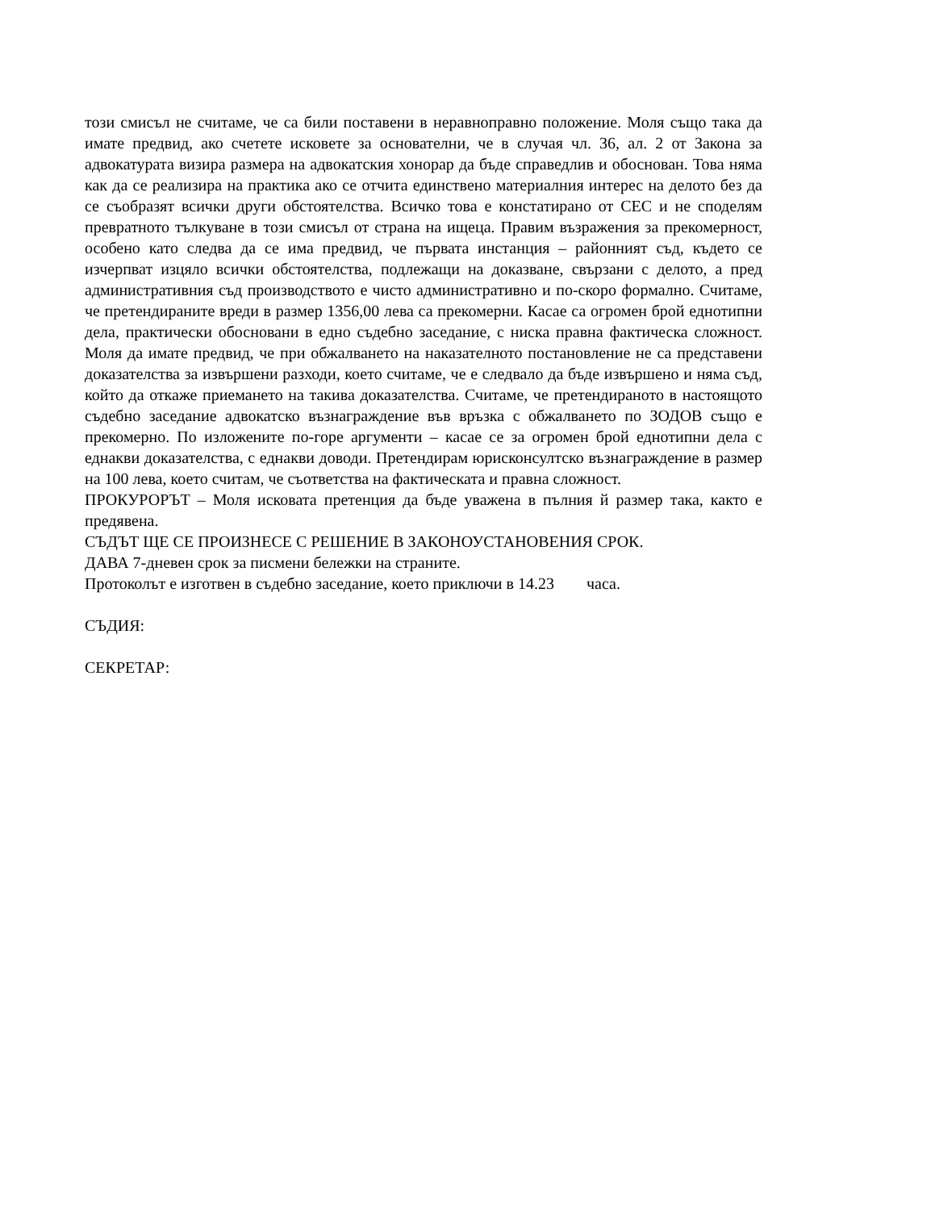този смисъл не считаме, че са били поставени в неравноправно положение. Моля също така да имате предвид, ако счетете исковете за основателни, че в случая чл. 36, ал. 2 от Закона за адвокатурата визира размера на адвокатския хонорар да бъде справедлив и обоснован. Това няма как да се реализира на практика ако се отчита единствено материалния интерес на делото без да се съобразят всички други обстоятелства. Всичко това е констатирано от СЕС и не споделям превратното тълкуване в този смисъл от страна на ищеца. Правим възражения за прекомерност, особено като следва да се има предвид, че първата инстанция – районният съд, където се изчерпват изцяло всички обстоятелства, подлежащи на доказване, свързани с делото, а пред административния съд производството е чисто административно и по-скоро формално. Считаме, че претендираните вреди в размер 1356,00 лева са прекомерни. Касае са огромен брой еднотипни дела, практически обосновани в едно съдебно заседание, с ниска правна фактическа сложност. Моля да имате предвид, че при обжалването на наказателното постановление не са представени доказателства за извършени разходи, което считаме, че е следвало да бъде извършено и няма съд, който да откаже приемането на такива доказателства. Считаме, че претендираното в настоящото съдебно заседание адвокатско възнаграждение във връзка с обжалването по ЗОДОВ също е прекомерно. По изложените по-горе аргументи – касае се за огромен брой еднотипни дела с еднакви доказателства, с еднакви доводи. Претендирам юрисконсултско възнаграждение в размер на 100 лева, което считам, че съответства на фактическата и правна сложност.
ПРОКУРОРЪТ – Моля исковата претенция да бъде уважена в пълния й размер така, както е предявена.
СЪДЪТ ЩЕ СЕ ПРОИЗНЕСЕ С РЕШЕНИЕ В ЗАКОНОУСТАНОВЕНИЯ СРОК.
ДАВА 7-дневен срок за писмени бележки на страните.
Протоколът е изготвен в съдебно заседание, което приключи в 14.23 часа.
СЪДИЯ:
СЕКРЕТАР: